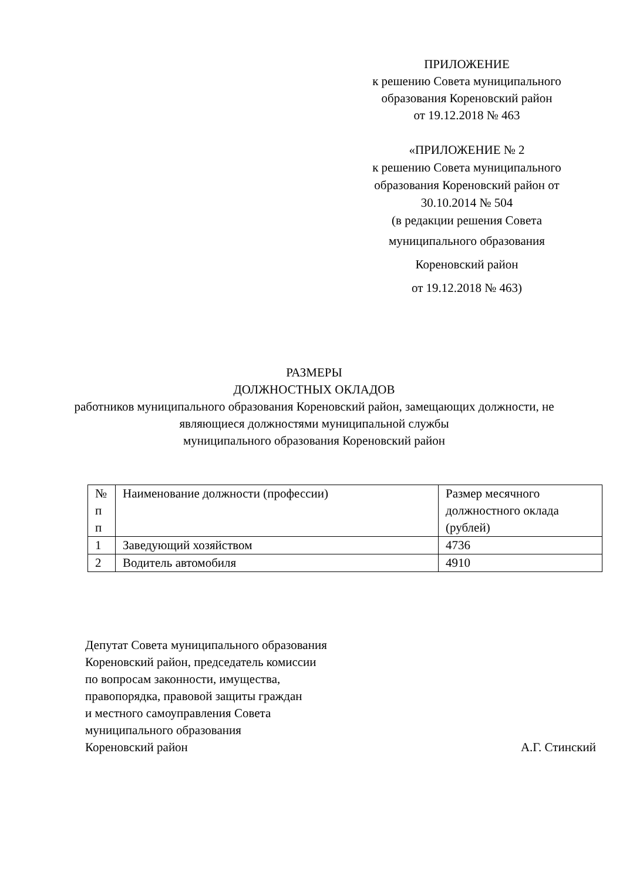ПРИЛОЖЕНИЕ
к решению Совета муниципального
образования Кореновский район
от 19.12.2018 № 463
«ПРИЛОЖЕНИЕ № 2
к решению Совета муниципального
образования Кореновский район от
30.10.2014 № 504
(в редакции решения Совета
муниципального образования
Кореновский район
от 19.12.2018 № 463)
РАЗМЕРЫ
ДОЛЖНОСТНЫХ ОКЛАДОВ
работников муниципального образования Кореновский район, замещающих должности, не являющиеся должностями муниципальной службы
муниципального образования Кореновский район
| № п п | Наименование должности (профессии) | Размер месячного должностного оклада (рублей) |
| 1 | Заведующий хозяйством | 4736 |
| 2 | Водитель автомобиля | 4910 |
Депутат Совета муниципального образования
Кореновский район, председатель комиссии
по вопросам законности, имущества,
правопорядка, правовой защиты граждан
и местного самоуправления Совета
муниципального образования
Кореновский район А.Г. Стинский